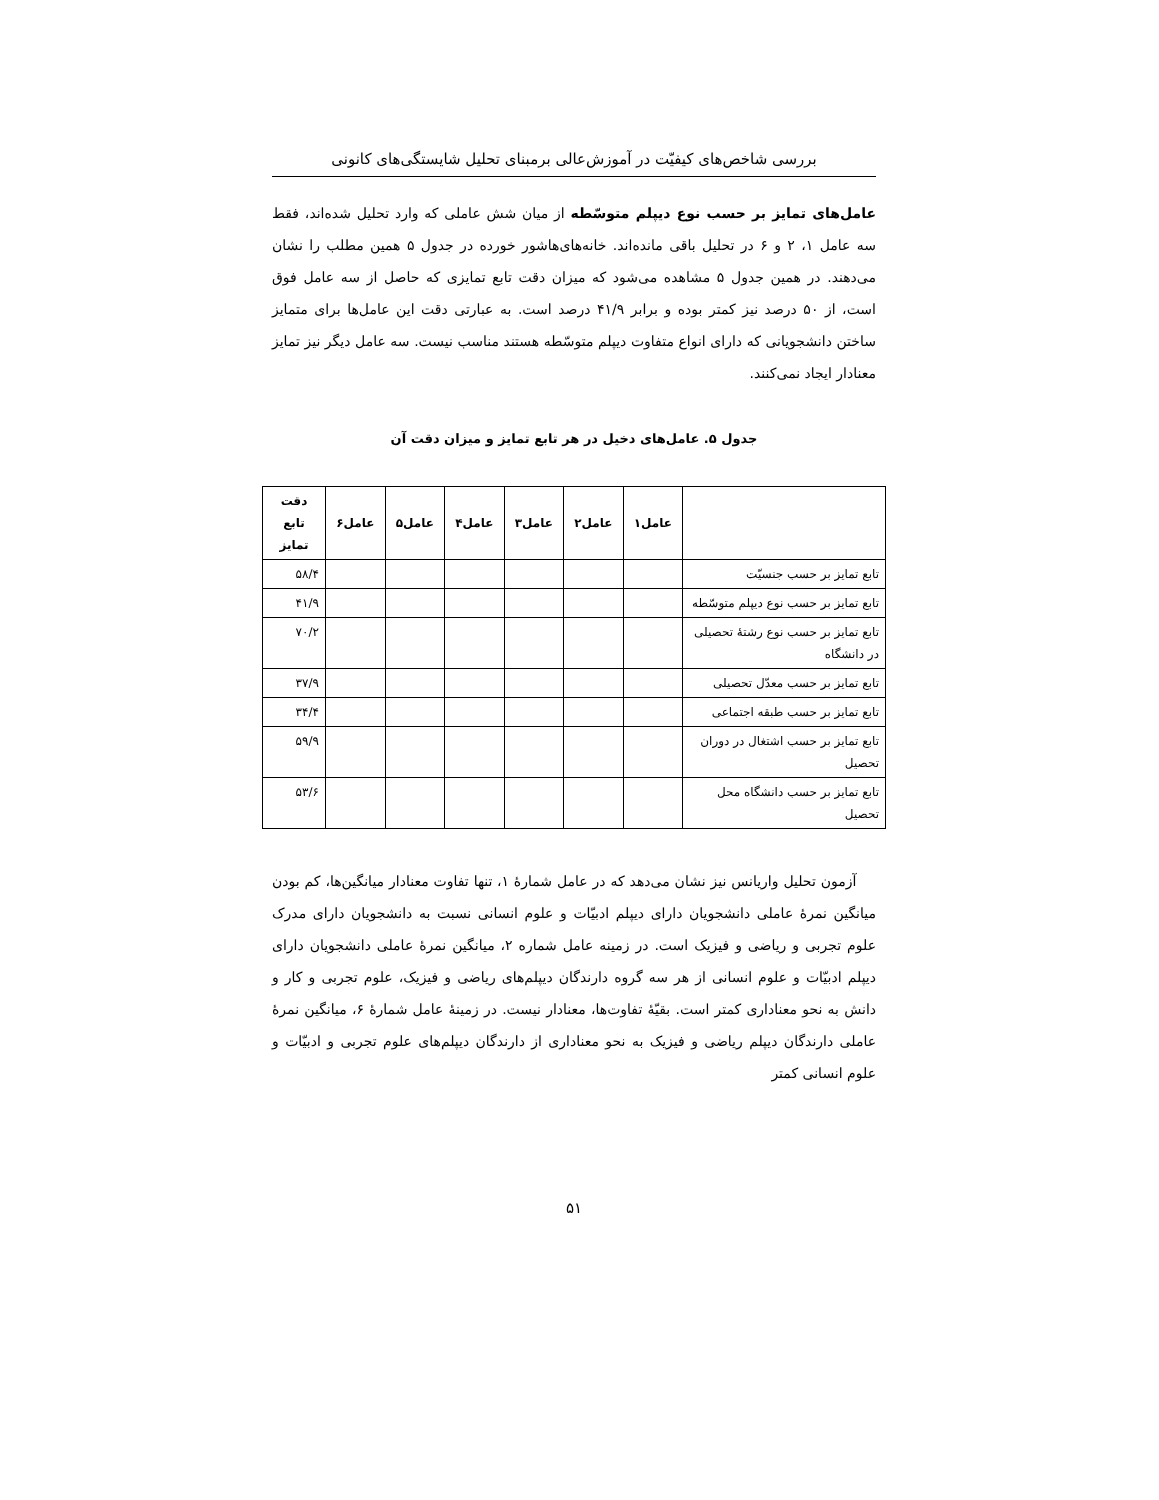بررسی شاخص‌های کیفیّت در آموزش‌عالی برمبنای تحلیل شایستگی‌های کانونی
عامل‌های تمایز بر حسب نوع دیپلم متوسّطه از میان شش عاملی که وارد تحلیل شده‌اند، فقط سه عامل ۱، ۲ و ۶ در تحلیل باقی مانده‌اند. خانه‌های‌هاشور خورده در جدول ۵ همین مطلب را نشان می‌دهند. در همین جدول ۵ مشاهده می‌شود که میزان دقت تابع تمایزی که حاصل از سه عامل فوق است، از ۵۰ درصد نیز کمتر بوده و برابر ۴۱/۹ درصد است. به عبارتی دقت این عامل‌ها برای متمایز ساختن دانشجویانی که دارای انواع متفاوت دیپلم متوسّطه هستند مناسب نیست. سه عامل دیگر نیز تمایز معنادار ایجاد نمی‌کنند.
جدول ۵. عامل‌های دخیل در هر تابع تمایز و میزان دقت آن
| | عامل۱ | عامل۲ | عامل۳ | عامل۴ | عامل۵ | عامل۶ | دقت تابع تمایز |
| --- | --- | --- | --- | --- | --- | --- | --- |
| تابع تمایز بر حسب جنسیّت | | | | | | | ۵۸/۴ |
| تابع تمایز بر حسب نوع دیپلم متوسّطه | | | | | | | ۴۱/۹ |
| تابع تمایز بر حسب نوع رشتهٔ تحصیلی در دانشگاه | | | | | | | ۷۰/۲ |
| تابع تمایز بر حسب معدّل تحصیلی | | | | | | | ۳۷/۹ |
| تابع تمایز بر حسب طبقه اجتماعی | | | | | | | ۳۴/۴ |
| تابع تمایز بر حسب اشتغال در دوران تحصیل | | | | | | | ۵۹/۹ |
| تابع تمایز بر حسب دانشگاه محل تحصیل | | | | | | | ۵۳/۶ |
آزمون تحلیل واریانس نیز نشان می‌دهد که در عامل شمارهٔ ۱، تنها تفاوت معنادار میانگین‌ها، کم بودن میانگین نمرهٔ عاملی دانشجویان دارای دیپلم ادبیّات و علوم انسانی نسبت به دانشجویان دارای مدرک علوم تجربی و ریاضی و فیزیک است. در زمینه عامل شماره ۲، میانگین نمرهٔ عاملی دانشجویان دارای دیپلم ادبیّات و علوم انسانی از هر سه گروه دارندگان دیپلم‌های ریاضی و فیزیک، علوم تجربی و کار و دانش به نحو معناداری کمتر است. بقیّهٔ تفاوت‌ها، معنادار نیست. در زمینهٔ عامل شمارهٔ ۶، میانگین نمرهٔ عاملی دارندگان دیپلم ریاضی و فیزیک به نحو معناداری از دارندگان دیپلم‌های علوم تجربی و ادبیّات و علوم انسانی کمتر
۵۱